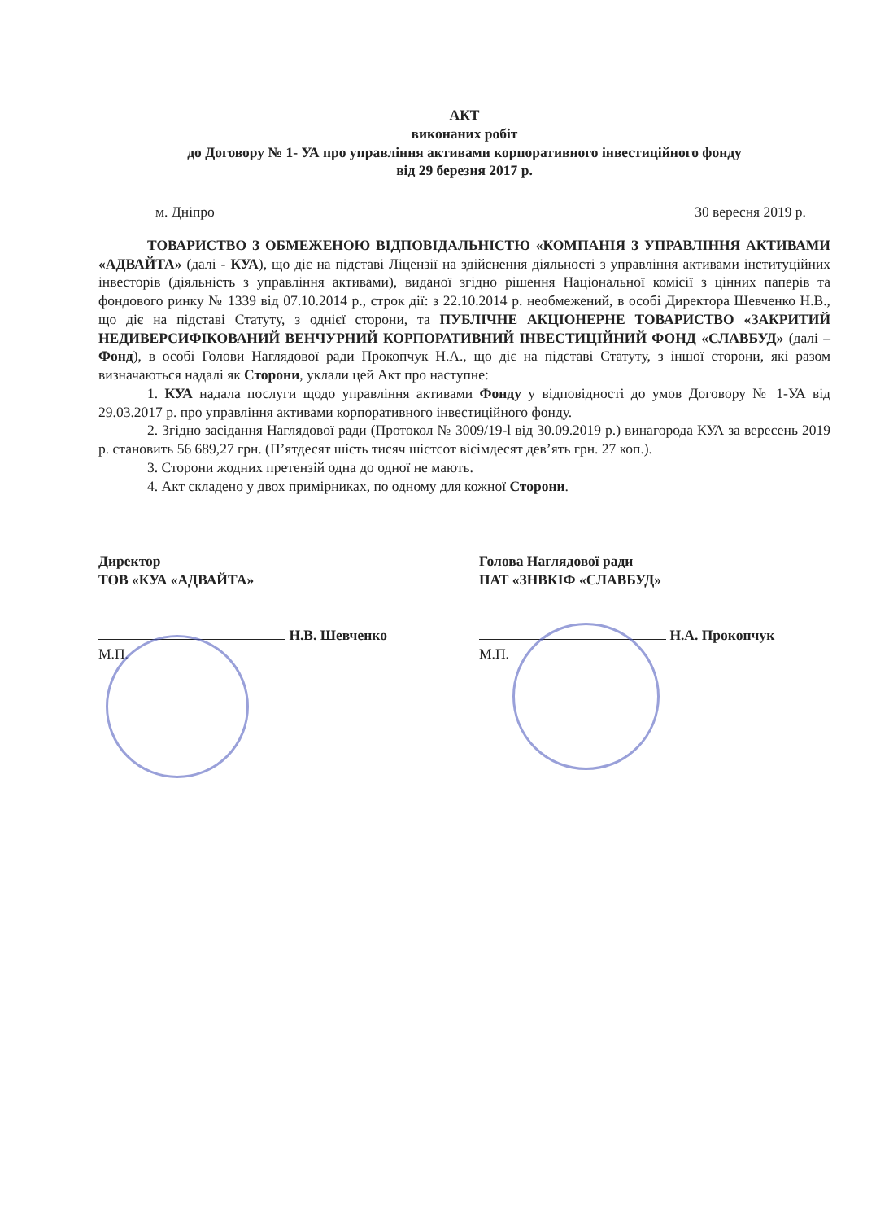АКТ
виконаних робіт
до Договору № 1- УА про управління активами корпоративного інвестиційного фонду
від 29 березня 2017 р.
м. Дніпро 30 вересня 2019 р.
ТОВАРИСТВО З ОБМЕЖЕНОЮ ВІДПОВІДАЛЬНІСТЮ «КОМПАНІЯ З УПРАВЛІННЯ АКТИВАМИ «АДВАЙТА» (далі - КУА), що діє на підставі Ліцензії на здійснення діяльності з управління активами інституційних інвесторів (діяльність з управління активами), виданої згідно рішення Національної комісії з цінних паперів та фондового ринку № 1339 від 07.10.2014 р., строк дії: з 22.10.2014 р. необмежений, в особі Директора Шевченко Н.В., що діє на підставі Статуту, з однієї сторони, та ПУБЛІЧНЕ АКЦІОНЕРНЕ ТОВАРИСТВО «ЗАКРИТИЙ НЕДИВЕРСИФІКОВАНИЙ ВЕНЧУРНИЙ КОРПОРАТИВНИЙ ІНВЕСТИЦІЙНИЙ ФОНД «СЛАВБУД» (далі – Фонд), в особі Голови Наглядової ради Прокопчук Н.А., що діє на підставі Статуту, з іншої сторони, які разом визначаються надалі як Сторони, уклали цей Акт про наступне:
1. КУА надала послуги щодо управління активами Фонду у відповідності до умов Договору № 1-УА від 29.03.2017 р. про управління активами корпоративного інвестиційного фонду.
2. Згідно засідання Наглядової ради (Протокол № 3009/19-l від 30.09.2019 р.) винагорода КУА за вересень 2019 р. становить 56 689,27 грн. (П’ятдесят шість тисяч шістсот вісімдесят дев’ять грн. 27 коп.).
3. Сторони жодних претензій одна до одної не мають.
4. Акт складено у двох примірниках, по одному для кожної Сторони.
Директор
ТОВ «КУА «АДВАЙТА»
Н.В. Шевченко
М.П.
Голова Наглядової ради
ПАТ «ЗНВКІФ «СЛАВБУД»
Н.А. Прокопчук
М.П.